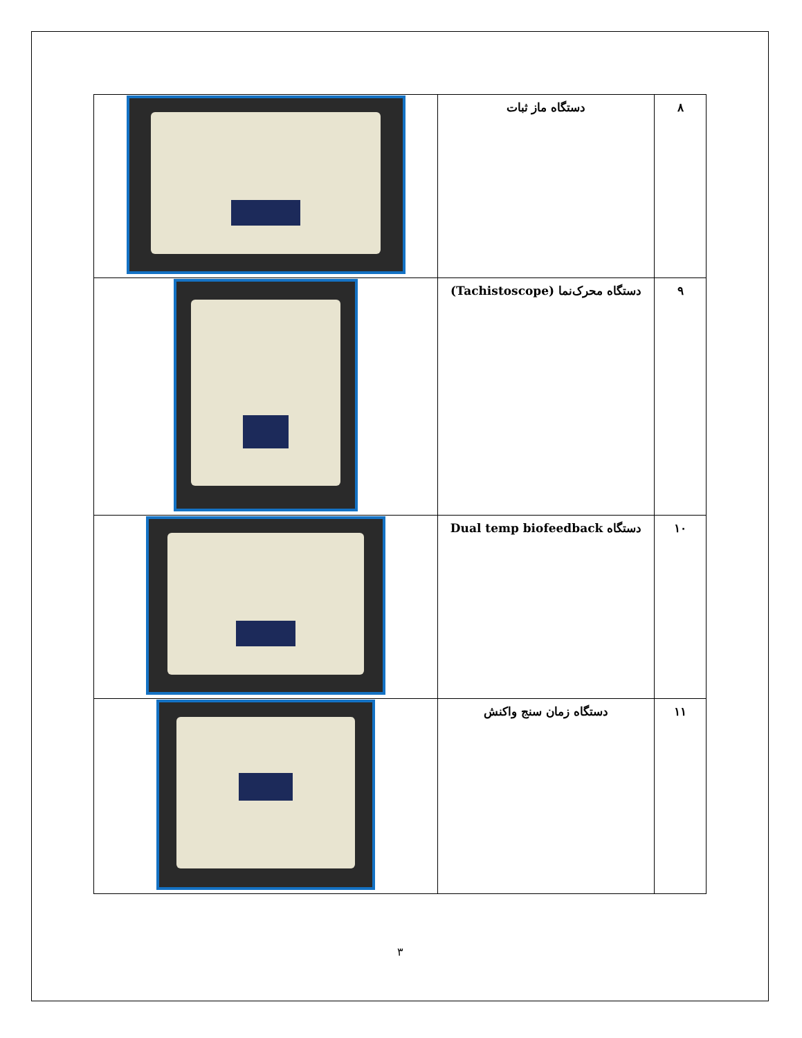| ٨ | دستگاه ماز ثبات | |
| ٩ | دستگاه محرک‌نما (Tachistoscope) | |
| ١٠ | دستگاه Dual temp biofeedback | |
| ١١ | دستگاه زمان سنج واکنش | |
٣